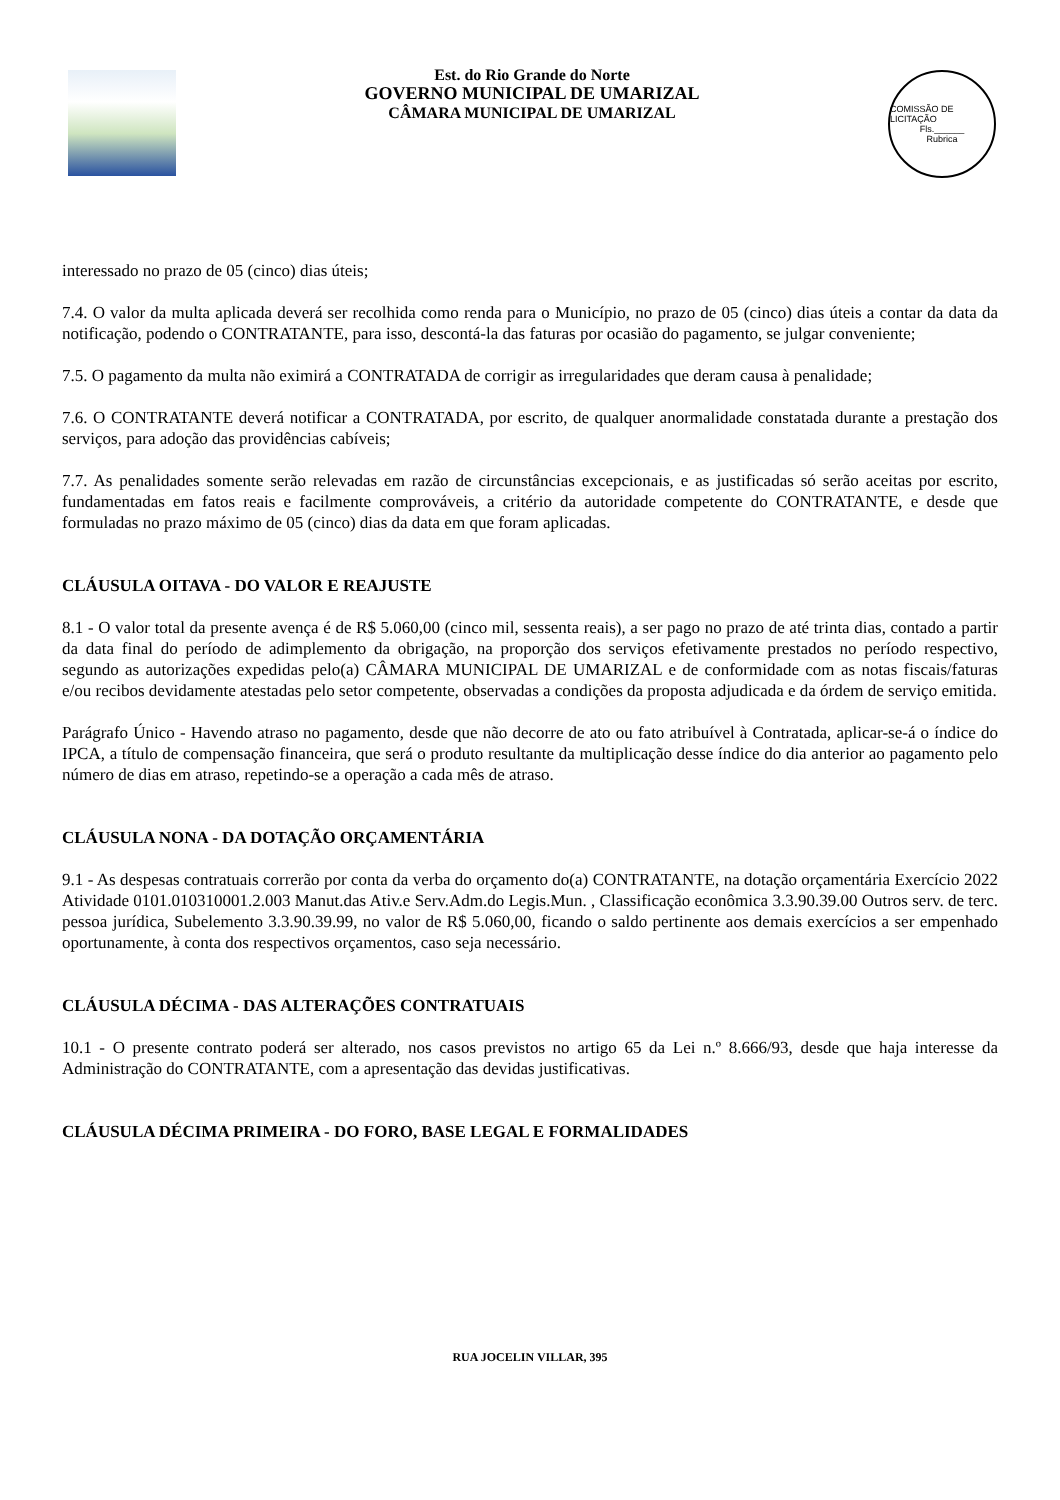Est. do Rio Grande do Norte
GOVERNO MUNICIPAL DE UMARIZAL
CÂMARA MUNICIPAL DE UMARIZAL
COMISSÃO DE LICITAÇÃO
Fls.______
Rubrica
interessado no prazo de 05 (cinco) dias úteis;
7.4. O valor da multa aplicada deverá ser recolhida como renda para o Município, no prazo de 05 (cinco) dias úteis a contar da data da notificação, podendo o CONTRATANTE, para isso, descontá-la das faturas por ocasião do pagamento, se julgar conveniente;
7.5. O pagamento da multa não eximirá a CONTRATADA de corrigir as irregularidades que deram causa à penalidade;
7.6. O CONTRATANTE deverá notificar a CONTRATADA, por escrito, de qualquer anormalidade constatada durante a prestação dos serviços, para adoção das providências cabíveis;
7.7. As penalidades somente serão relevadas em razão de circunstâncias excepcionais, e as justificadas só serão aceitas por escrito, fundamentadas em fatos reais e facilmente comprováveis, a critério da autoridade competente do CONTRATANTE, e desde que formuladas no prazo máximo de 05 (cinco) dias da data em que foram aplicadas.
CLÁUSULA OITAVA - DO VALOR E REAJUSTE
8.1 - O valor total da presente avença é de R$ 5.060,00 (cinco mil, sessenta reais), a ser pago no prazo de até trinta dias, contado a partir da data final do período de adimplemento da obrigação, na proporção dos serviços efetivamente prestados no período respectivo, segundo as autorizações expedidas pelo(a) CÂMARA MUNICIPAL DE UMARIZAL e de conformidade com as notas fiscais/faturas e/ou recibos devidamente atestadas pelo setor competente, observadas a condições da proposta adjudicada e da órdem de serviço emitida.
Parágrafo Único - Havendo atraso no pagamento, desde que não decorre de ato ou fato atribuível à Contratada, aplicar-se-á o índice do IPCA, a título de compensação financeira, que será o produto resultante da multiplicação desse índice do dia anterior ao pagamento pelo número de dias em atraso, repetindo-se a operação a cada mês de atraso.
CLÁUSULA NONA - DA DOTAÇÃO ORÇAMENTÁRIA
9.1 - As despesas contratuais correrão por conta da verba do orçamento do(a) CONTRATANTE, na dotação orçamentária Exercício 2022 Atividade 0101.010310001.2.003 Manut.das Ativ.e Serv.Adm.do Legis.Mun. , Classificação econômica 3.3.90.39.00 Outros serv. de terc. pessoa jurídica, Subelemento 3.3.90.39.99, no valor de R$ 5.060,00, ficando o saldo pertinente aos demais exercícios a ser empenhado oportunamente, à conta dos respectivos orçamentos, caso seja necessário.
CLÁUSULA DÉCIMA - DAS ALTERAÇÕES CONTRATUAIS
10.1 - O presente contrato poderá ser alterado, nos casos previstos no artigo 65 da Lei n.º 8.666/93, desde que haja interesse da Administração do CONTRATANTE, com a apresentação das devidas justificativas.
CLÁUSULA DÉCIMA PRIMEIRA - DO FORO, BASE LEGAL E FORMALIDADES
RUA JOCELIN VILLAR, 395